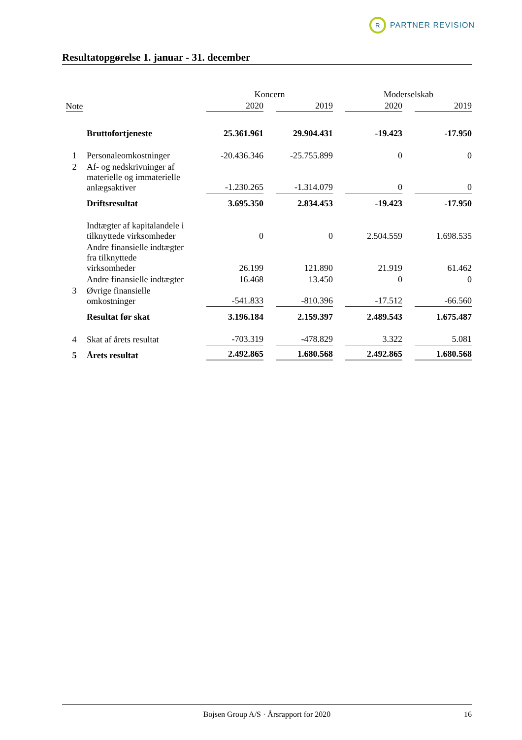R PARTNER REVISION
Resultatopgørelse 1. januar - 31. december
| | | Koncern | | | | Moderselskab | | |
| --- | --- | --- | --- | --- | --- | --- | --- | --- |
| Note | | 2020 | | 2019 | | 2020 | | 2019 |
| | Bruttofortjeneste | 25.361.961 | | 29.904.431 | | -19.423 | | -17.950 |
| 1 | Personaleomkostninger | -20.436.346 | | -25.755.899 | | 0 | | 0 |
| 2 | Af- og nedskrivninger af materielle og immaterielle anlægsaktiver | -1.230.265 | | -1.314.079 | | 0 | | 0 |
| | Driftsresultat | 3.695.350 | | 2.834.453 | | -19.423 | | -17.950 |
| | Indtægter af kapitalandele i tilknyttede virksomheder | 0 | | 0 | | 2.504.559 | | 1.698.535 |
| | Andre finansielle indtægter fra tilknyttede virksomheder | 26.199 | | 121.890 | | 21.919 | | 61.462 |
| | Andre finansielle indtægter | 16.468 | | 13.450 | | 0 | | 0 |
| 3 | Øvrige finansielle omkostninger | -541.833 | | -810.396 | | -17.512 | | -66.560 |
| | Resultat før skat | 3.196.184 | | 2.159.397 | | 2.489.543 | | 1.675.487 |
| 4 | Skat af årets resultat | -703.319 | | -478.829 | | 3.322 | | 5.081 |
| 5 | Årets resultat | 2.492.865 | | 1.680.568 | | 2.492.865 | | 1.680.568 |
Bojsen Group A/S · Årsrapport for 2020 16